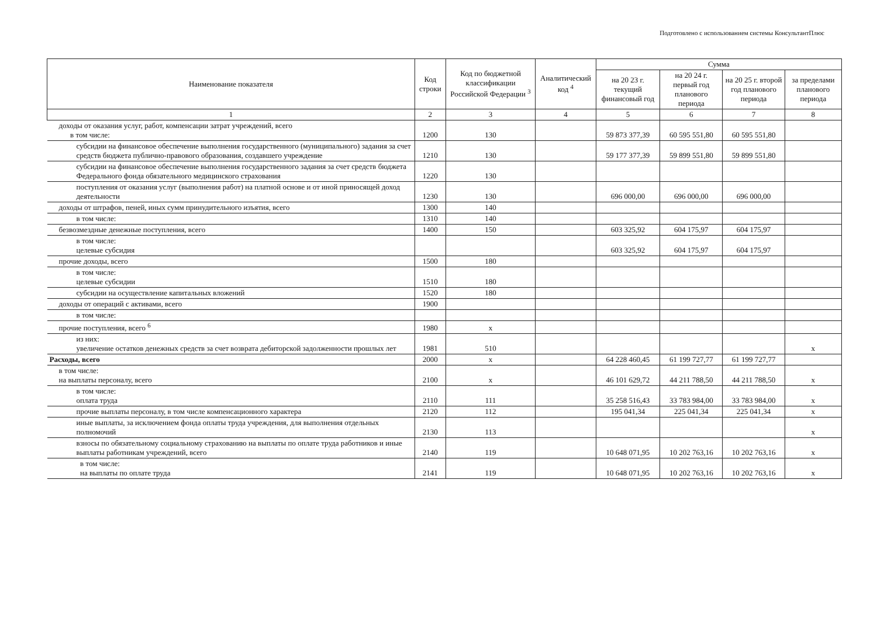Подготовлено с использованием системы КонсультантПлюс
| Наименование показателя | Код строки | Код по бюджетной классификации Российской Федерации <sup>3</sup> | Аналитический код <sup>4</sup> | Сумма | | | |
| --- | --- | --- | --- | --- | --- | --- | --- |
| | | | | на 20 23 г. текущий финансовый год | на 20 24 г. первый год планового периода | на 20 25 г. второй год планового периода | за пределами планового периода |
| 1 | 2 | 3 | 4 | 5 | 6 | 7 | 8 |
| доходы от оказания услуг, работ, компенсации затрат учреждений, всего в том числе: | 1200 | 130 | | 59 873 377,39 | 60 595 551,80 | 60 595 551,80 | |
| субсидии на финансовое обеспечение выполнения государственного (муниципального) задания за счет средств бюджета публично-правового образования, создавшего учреждение | 1210 | 130 | | 59 177 377,39 | 59 899 551,80 | 59 899 551,80 | |
| субсидии на финансовое обеспечение выполнения государственного задания за счет средств бюджета Федерального фонда обязательного медицинского страхования | 1220 | 130 | | | | | |
| поступления от оказания услуг (выполнения работ) на платной основе и от иной приносящей доход деятельности | 1230 | 130 | | 696 000,00 | 696 000,00 | 696 000,00 | |
| доходы от штрафов, пеней, иных сумм принудительного изъятия, всего | 1300 | 140 | | | | | |
| в том числе: | 1310 | 140 | | | | | |
| безвозмездные денежные поступления, всего | 1400 | 150 | | 603 325,92 | 604 175,97 | 604 175,97 | |
| в том числе: целевые субсидия | | | | 603 325,92 | 604 175,97 | 604 175,97 | |
| прочие доходы, всего | 1500 | 180 | | | | | |
| в том числе: целевые субсидии | 1510 | 180 | | | | | |
| субсидии на осуществление капитальных вложений | 1520 | 180 | | | | | |
| доходы от операций с активами, всего | 1900 | | | | | | |
| в том числе: | | | | | | | |
| прочие поступления, всего <sup>6</sup> | 1980 | x | | | | | |
| из них: увеличение остатков денежных средств за счет возврата дебиторской задолженности прошлых лет | 1981 | 510 | | | | | x |
| Расходы, всего | 2000 | x | | 64 228 460,45 | 61 199 727,77 | 61 199 727,77 | |
| в том числе: на выплаты персоналу, всего | 2100 | x | | 46 101 629,72 | 44 211 788,50 | 44 211 788,50 | x |
| в том числе: оплата труда | 2110 | 111 | | 35 258 516,43 | 33 783 984,00 | 33 783 984,00 | x |
| прочие выплаты персоналу, в том числе компенсационного характера | 2120 | 112 | | 195 041,34 | 225 041,34 | 225 041,34 | x |
| иные выплаты, за исключением фонда оплаты труда учреждения, для выполнения отдельных полномочий | 2130 | 113 | | | | | x |
| взносы по обязательному социальному страхованию на выплаты по оплате труда работников и иные выплаты работникам учреждений, всего | 2140 | 119 | | 10 648 071,95 | 10 202 763,16 | 10 202 763,16 | x |
| в том числе: на выплаты по оплате труда | 2141 | 119 | | 10 648 071,95 | 10 202 763,16 | 10 202 763,16 | x |